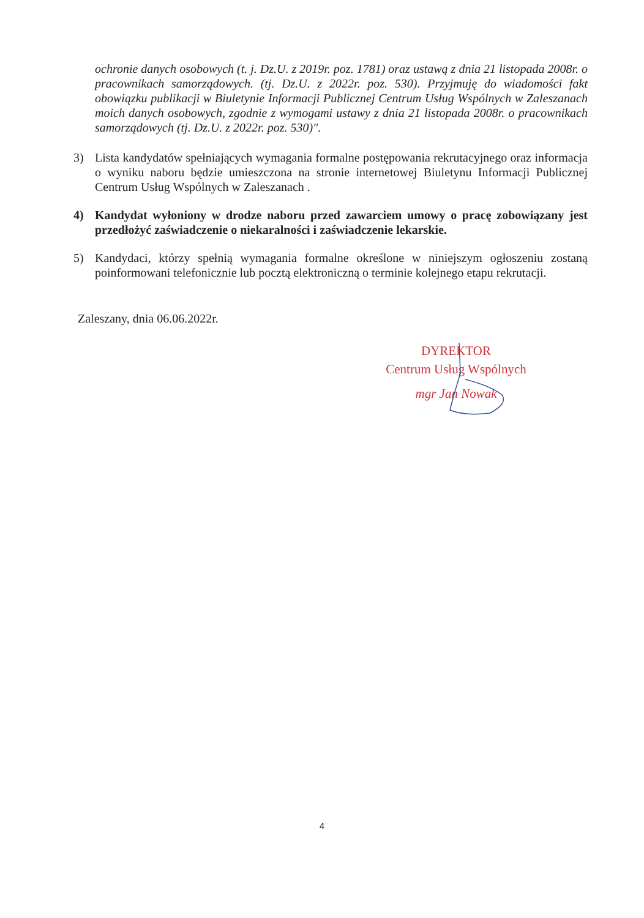ochronie danych osobowych (t. j. Dz.U. z 2019r. poz. 1781) oraz ustawą z dnia 21 listopada 2008r. o pracownikach samorządowych. (tj. Dz.U. z 2022r. poz. 530). Przyjmuję do wiadomości fakt obowiązku publikacji w Biuletynie Informacji Publicznej Centrum Usług Wspólnych w Zaleszanach moich danych osobowych, zgodnie z wymogami ustawy z dnia 21 listopada 2008r. o pracownikach samorządowych (tj. Dz.U. z 2022r. poz. 530)".
3) Lista kandydatów spełniających wymagania formalne postępowania rekrutacyjnego oraz informacja o wyniku naboru będzie umieszczona na stronie internetowej Biuletynu Informacji Publicznej Centrum Usług Wspólnych w Zaleszanach .
4) Kandydat wyłoniony w drodze naboru przed zawarciem umowy o pracę zobowiązany jest przedłożyć zaświadczenie o niekaralności i zaświadczenie lekarskie.
5) Kandydaci, którzy spełnią wymagania formalne określone w niniejszym ogłoszeniu zostaną poinformowani telefonicznie lub pocztą elektroniczną o terminie kolejnego etapu rekrutacji.
Zaleszany, dnia 06.06.2022r.
DYREKTOR
Centrum Usług Wspólnych
mgr Jan Nowak
4